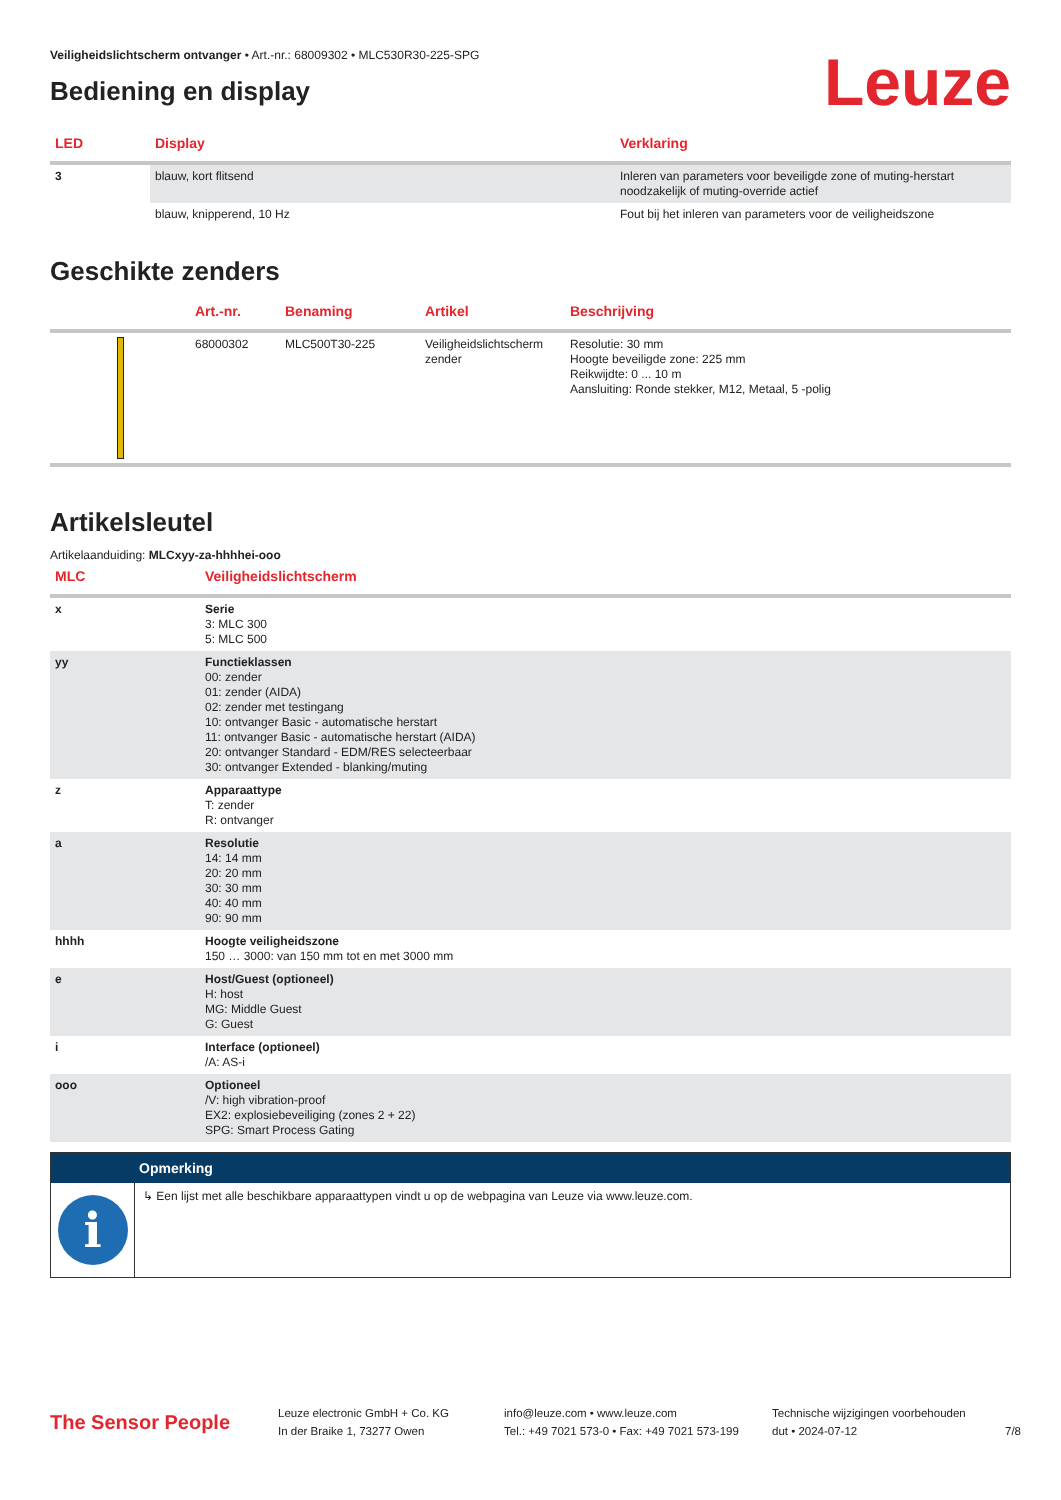Veiligheidslichtscherm ontvanger • Art.-nr.: 68009302 • MLC530R30-225-SPG
Bediening en display
Leuze
| LED | Display | Verklaring |
| --- | --- | --- |
| 3 | blauw, kort flitsend | Inleren van parameters voor beveiligde zone of muting-herstart noodzakelijk of muting-override actief |
| | blauw, knipperend, 10 Hz | Fout bij het inleren van parameters voor de veiligheidszone |
Geschikte zenders
| | Art.-nr. | Benaming | Artikel | Beschrijving |
| --- | --- | --- | --- | --- |
| | 68000302 | MLC500T30-225 | Veiligheidslichtscherm zender | Resolutie: 30 mm Hoogte beveiligde zone: 225 mm Reikwijdte: 0 ... 10 m Aansluiting: Ronde stekker, M12, Metaal, 5 -polig |
Artikelsleutel
Artikelaanduiding: MLCxyy-za-hhhhei-ooo
| MLC | Veiligheidslichtscherm |
| --- | --- |
| x | Serie 3: MLC 300 5: MLC 500 |
| yy | Functieklassen 00: zender 01: zender (AIDA) 02: zender met testingang 10: ontvanger Basic - automatische herstart 11: ontvanger Basic - automatische herstart (AIDA) 20: ontvanger Standard - EDM/RES selecteerbaar 30: ontvanger Extended - blanking/muting |
| z | Apparaattype T: zender R: ontvanger |
| a | Resolutie 14: 14 mm 20: 20 mm 30: 30 mm 40: 40 mm 90: 90 mm |
| hhhh | Hoogte veiligheidszone 150 … 3000: van 150 mm tot en met 3000 mm |
| e | Host/Guest (optioneel) H: host MG: Middle Guest G: Guest |
| i | Interface (optioneel) /A: AS-i |
| ooo | Optioneel /V: high vibration-proof EX2: explosiebeveiliging (zones 2 + 22) SPG: Smart Process Gating |
Opmerking
i
↳ Een lijst met alle beschikbare apparaattypen vindt u op de webpagina van Leuze via www.leuze.com.
The Sensor People
Leuze electronic GmbH + Co. KG
In der Braike 1, 73277 Owen
info@leuze.com • www.leuze.com
Tel.: +49 7021 573-0 • Fax: +49 7021 573-199
Technische wijzigingen voorbehouden
dut • 2024-07-12
7/8